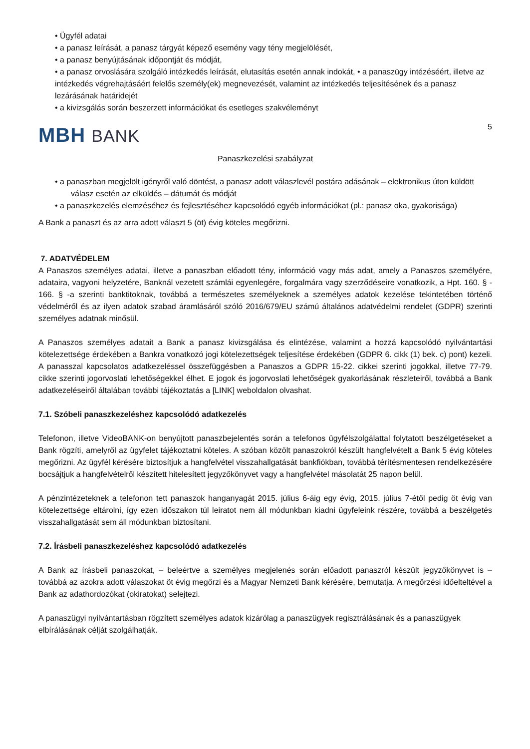• Ügyfél adatai
• a panasz leírását, a panasz tárgyát képező esemény vagy tény megjelölését,
• a panasz benyújtásának időpontját és módját,
• a panasz orvoslására szolgáló intézkedés leírását, elutasítás esetén annak indokát, • a panaszügy intézéséért, illetve az intézkedés végrehajtásáért felelős személy(ek) megnevezését, valamint az intézkedés teljesítésének és a panasz lezárásának határidejét
• a kivizsgálás során beszerzett információkat és esetleges szakvéleményt
5
MBH BANK
Panaszkezelési szabályzat
• a panaszban megjelölt igényről való döntést, a panasz adott válaszlevél postára adásának – elektronikus úton küldött válasz esetén az elküldés – dátumát és módját
• a panaszkezelés elemzéséhez és fejlesztéséhez kapcsolódó egyéb információkat (pl.: panasz oka, gyakorisága)
A Bank a panaszt és az arra adott választ 5 (öt) évig köteles megőrizni.
7. ADATVÉDELEM
A Panaszos személyes adatai, illetve a panaszban előadott tény, információ vagy más adat, amely a Panaszos személyére, adataira, vagyoni helyzetére, Banknál vezetett számlái egyenlegére, forgalmára vagy szerződéseire vonatkozik, a Hpt. 160. § - 166. § -a szerinti banktitoknak, továbbá a természetes személyeknek a személyes adatok kezelése tekintetében történő védelméről és az ilyen adatok szabad áramlásáról szóló 2016/679/EU számú általános adatvédelmi rendelet (GDPR) szerinti személyes adatnak minősül.
A Panaszos személyes adatait a Bank a panasz kivizsgálása és elintézése, valamint a hozzá kapcsolódó nyilvántartási kötelezettsége érdekében a Bankra vonatkozó jogi kötelezettségek teljesítése érdekében (GDPR 6. cikk (1) bek. c) pont) kezeli. A panasszal kapcsolatos adatkezeléssel összefüggésben a Panaszos a GDPR 15-22. cikkei szerinti jogokkal, illetve 77-79. cikke szerinti jogorvoslati lehetőségekkel élhet. E jogok és jogorvoslati lehetőségek gyakorlásának részleteiről, továbbá a Bank adatkezeléseiről általában további tájékoztatás a [LINK] weboldalon olvashat.
7.1. Szóbeli panaszkezeléshez kapcsolódó adatkezelés
Telefonon, illetve VideoBANK-on benyújtott panaszbejelentés során a telefonos ügyfélszolgálattal folytatott beszélgetéseket a Bank rögzíti, amelyről az ügyfelet tájékoztatni köteles. A szóban közölt panaszokról készült hangfelvételt a Bank 5 évig köteles megőrizni. Az ügyfél kérésére biztosítjuk a hangfelvétel visszahallgatását bankfiókban, továbbá térítésmentesen rendelkezésére bocsájtjuk a hangfelvételről készített hitelesített jegyzőkönyvet vagy a hangfelvétel másolatát 25 napon belül.
A pénzintézeteknek a telefonon tett panaszok hanganyagát 2015. július 6-áig egy évig, 2015. július 7-étől pedig öt évig van kötelezettsége eltárolni, így ezen időszakon túl leiratot nem áll módunkban kiadni ügyfeleink részére, továbbá a beszélgetés visszahallgatását sem áll módunkban biztosítani.
7.2. Írásbeli panaszkezeléshez kapcsolódó adatkezelés
A Bank az írásbeli panaszokat, – beleértve a személyes megjelenés során előadott panaszról készült jegyzőkönyvet is – továbbá az azokra adott válaszokat öt évig megőrzi és a Magyar Nemzeti Bank kérésére, bemutatja. A megőrzési időelteltével a Bank az adathordozókat (okiratokat) selejtezi.
A panaszügyi nyilvántartásban rögzített személyes adatok kizárólag a panaszügyek regisztrálásának és a panaszügyek elbírálásának célját szolgálhatják.